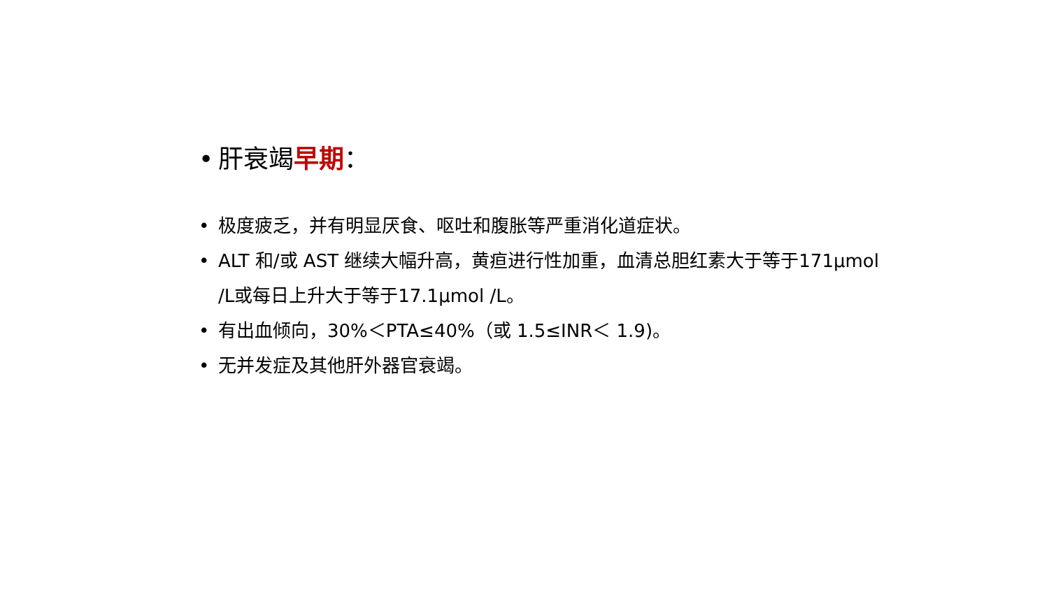• 肝衰竭早期：
• 极度疲乏，并有明显厌食、呕吐和腹胀等严重消化道症状。
• ALT 和/或 AST 继续大幅升高，黄疸进行性加重，血清总胆红素大于等于171μmol /L或每日上升大于等于17.1μmol /L。
• 有出血倾向，30%＜PTA≤40%（或 1.5≤INR＜ 1.9)。
• 无并发症及其他肝外器官衰竭。